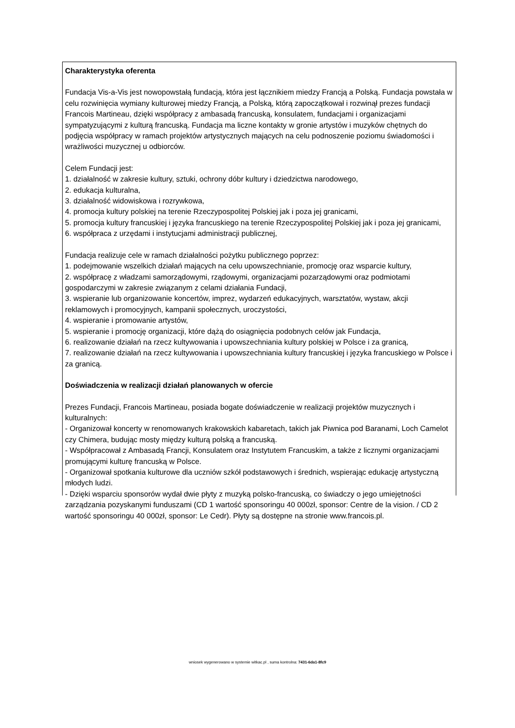Charakterystyka oferenta
Fundacja Vis-a-Vis jest nowopowstałą fundacją, która jest łącznikiem miedzy Francją a Polską. Fundacja powstała w celu rozwinięcia wymiany kulturowej miedzy Francją, a Polską, którą zapoczątkował i rozwinął prezes fundacji Francois Martineau, dzięki współpracy z ambasadą francuską, konsulatem, fundacjami i organizacjami sympatyzującymi z kulturą francuską. Fundacja ma liczne kontakty w gronie artystów i muzyków chętnych do podjęcia współpracy w ramach projektów artystycznych mających na celu podnoszenie poziomu świadomości i wrażliwości muzycznej u odbiorców.
Celem Fundacji jest:
1. działalność w zakresie kultury, sztuki, ochrony dóbr kultury i dziedzictwa narodowego,
2. edukacja kulturalna,
3. działalność widowiskowa i rozrywkowa,
4. promocja kultury polskiej na terenie Rzeczypospolitej Polskiej jak i poza jej granicami,
5. promocja kultury francuskiej i języka francuskiego na terenie Rzeczypospolitej Polskiej jak i poza jej granicami,
6. współpraca z urzędami i instytucjami administracji publicznej,
Fundacja realizuje cele w ramach działalności pożytku publicznego poprzez:
1. podejmowanie wszelkich działań mających na celu upowszechnianie, promocję oraz wsparcie kultury,
2. współpracę z władzami samorządowymi, rządowymi, organizacjami pozarządowymi oraz podmiotami gospodarczymi w zakresie związanym z celami działania Fundacji,
3. wspieranie lub organizowanie koncertów, imprez, wydarzeń edukacyjnych, warsztatów, wystaw, akcji reklamowych i promocyjnych, kampanii społecznych, uroczystości,
4. wspieranie i promowanie artystów,
5. wspieranie i promocję organizacji, które dążą do osiągnięcia podobnych celów jak Fundacja,
6. realizowanie działań na rzecz kultywowania i upowszechniania kultury polskiej w Polsce i za granicą,
7. realizowanie działań na rzecz kultywowania i upowszechniania kultury francuskiej i języka francuskiego w Polsce i za granicą.
Doświadczenia w realizacji działań planowanych w ofercie
Prezes Fundacji, Francois Martineau, posiada bogate doświadczenie w realizacji projektów muzycznych i kulturalnych:
- Organizował koncerty w renomowanych krakowskich kabaretach, takich jak Piwnica pod Baranami, Loch Camelot czy Chimera, budując mosty między kulturą polską a francuską.
- Współpracował z Ambasadą Francji, Konsulatem oraz Instytutem Francuskim, a także z licznymi organizacjami promującymi kulturę francuską w Polsce.
- Organizował spotkania kulturowe dla uczniów szkół podstawowych i średnich, wspierając edukację artystyczną młodych ludzi.
- Dzięki wsparciu sponsorów wydał dwie płyty z muzyką polsko-francuską, co świadczy o jego umiejętności zarządzania pozyskanymi funduszami (CD 1 wartość sponsoringu 40 000zł, sponsor: Centre de la vision. / CD 2 wartość sponsoringu 40 000zł, sponsor: Le Cedr). Płyty są dostępne na stronie www.francois.pl.
wniosek wygenerowano w systemie witkac.pl , suma kontrolna: 7431-6da1-8fc9